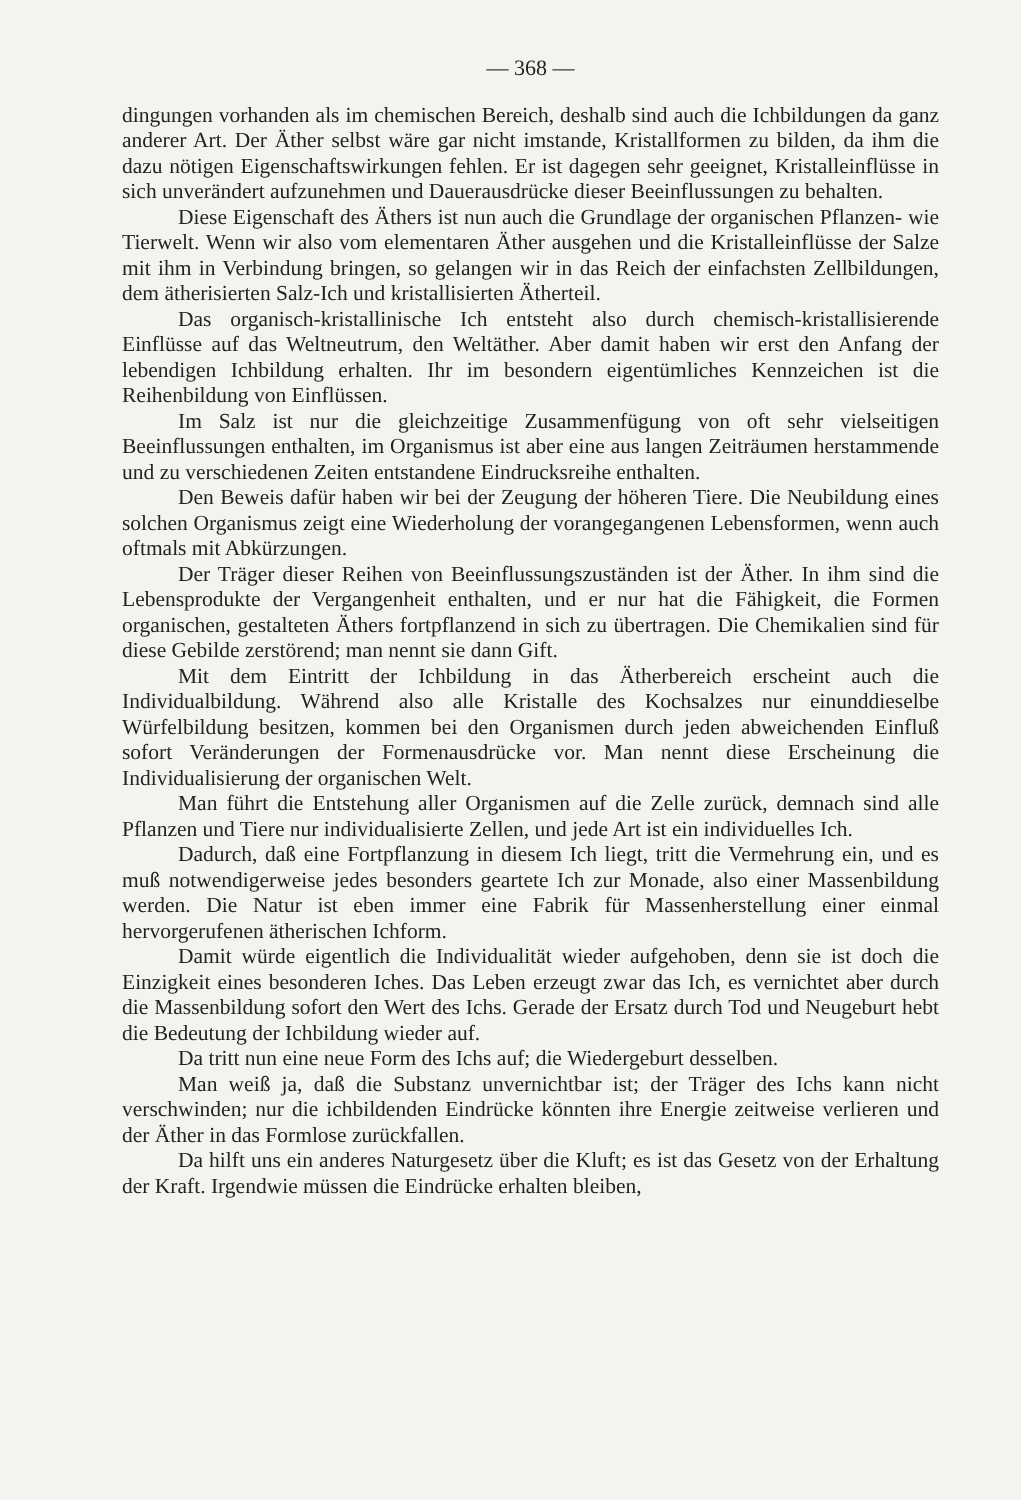— 368 —
dingungen vorhanden als im chemischen Bereich, deshalb sind auch die Ichbildungen da ganz anderer Art. Der Äther selbst wäre gar nicht imstande, Kristallformen zu bilden, da ihm die dazu nötigen Eigenschaftswirkungen fehlen. Er ist dagegen sehr geeignet, Kristalleinflüsse in sich unverändert aufzunehmen und Dauerausdrücke dieser Beeinflussungen zu behalten.
Diese Eigenschaft des Äthers ist nun auch die Grundlage der organischen Pflanzen- wie Tierwelt. Wenn wir also vom elementaren Äther ausgehen und die Kristalleinflüsse der Salze mit ihm in Verbindung bringen, so gelangen wir in das Reich der einfachsten Zellbildungen, dem ätherisierten Salz-Ich und kristallisierten Ätherteil.
Das organisch-kristallinische Ich entsteht also durch chemisch-kristallisierende Einflüsse auf das Weltneutrum, den Weltäther. Aber damit haben wir erst den Anfang der lebendigen Ichbildung erhalten. Ihr im besondern eigentümliches Kennzeichen ist die Reihenbildung von Einflüssen.
Im Salz ist nur die gleichzeitige Zusammenfügung von oft sehr vielseitigen Beeinflussungen enthalten, im Organismus ist aber eine aus langen Zeiträumen herstammende und zu verschiedenen Zeiten entstandene Eindrucksreihe enthalten.
Den Beweis dafür haben wir bei der Zeugung der höheren Tiere. Die Neubildung eines solchen Organismus zeigt eine Wiederholung der vorangegangenen Lebensformen, wenn auch oftmals mit Abkürzungen.
Der Träger dieser Reihen von Beeinflussungszuständen ist der Äther. In ihm sind die Lebensprodukte der Vergangenheit enthalten, und er nur hat die Fähigkeit, die Formen organischen, gestalteten Äthers fortpflanzend in sich zu übertragen. Die Chemikalien sind für diese Gebilde zerstörend; man nennt sie dann Gift.
Mit dem Eintritt der Ichbildung in das Ätherbereich erscheint auch die Individualbildung. Während also alle Kristalle des Kochsalzes nur einunddieselbe Würfelbildung besitzen, kommen bei den Organismen durch jeden abweichenden Einfluß sofort Veränderungen der Formenausdrücke vor. Man nennt diese Erscheinung die Individualisierung der organischen Welt.
Man führt die Entstehung aller Organismen auf die Zelle zurück, demnach sind alle Pflanzen und Tiere nur individualisierte Zellen, und jede Art ist ein individuelles Ich.
Dadurch, daß eine Fortpflanzung in diesem Ich liegt, tritt die Vermehrung ein, und es muß notwendigerweise jedes besonders geartete Ich zur Monade, also einer Massenbildung werden. Die Natur ist eben immer eine Fabrik für Massenherstellung einer einmal hervorgerufenen ätherischen Ichform.
Damit würde eigentlich die Individualität wieder aufgehoben, denn sie ist doch die Einzigkeit eines besonderen Iches. Das Leben erzeugt zwar das Ich, es vernichtet aber durch die Massenbildung sofort den Wert des Ichs. Gerade der Ersatz durch Tod und Neugeburt hebt die Bedeutung der Ichbildung wieder auf.
Da tritt nun eine neue Form des Ichs auf; die Wiedergeburt desselben.
Man weiß ja, daß die Substanz unvernichtbar ist; der Träger des Ichs kann nicht verschwinden; nur die ichbildenden Eindrücke könnten ihre Energie zeitweise verlieren und der Äther in das Formlose zurückfallen.
Da hilft uns ein anderes Naturgesetz über die Kluft; es ist das Gesetz von der Erhaltung der Kraft. Irgendwie müssen die Eindrücke erhalten bleiben,